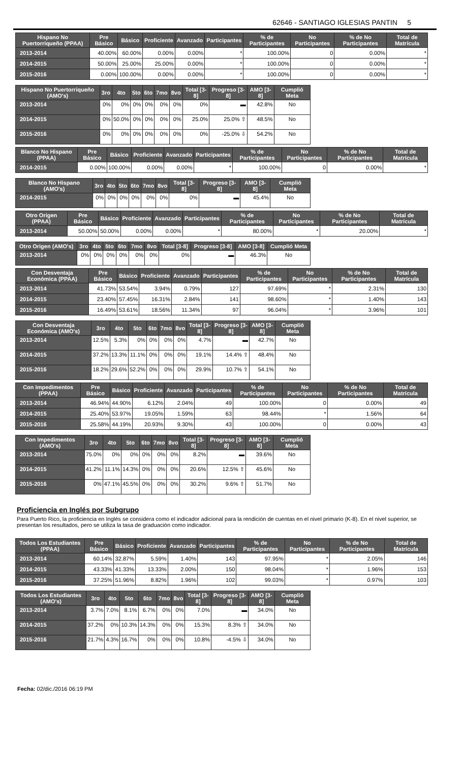62646 - SANTIAGO IGLESIAS PANTIN 5
| Hispano No Puertorriqueño (PPAA) | Pre Básico | Básico | Proficiente | Avanzado | Participantes | % de Participantes | No Participantes | % de No Participantes | Total de Matrícula |
| --- | --- | --- | --- | --- | --- | --- | --- | --- | --- |
| 2013-2014 | 40.00% | 60.00% | 0.00% | 0.00% | * | 100.00% | 0 | 0.00% | * |
| 2014-2015 | 50.00% | 25.00% | 25.00% | 0.00% | * | 100.00% | 0 | 0.00% | * |
| 2015-2016 | 0.00% | 100.00% | 0.00% | 0.00% | * | 100.00% | 0 | 0.00% | * |
| Hispano No Puertorriqueño (AMO's) | 3ro | 4to | 5to | 6to | 7mo | 8vo | Total [3-8] | Progreso [3-8] | AMO [3-8] | Cumplió Meta |
| --- | --- | --- | --- | --- | --- | --- | --- | --- | --- | --- |
| 2013-2014 | 0% | 0% | 0% | 0% | 0% | 0% | 0% | ▬ | 42.8% | No |
| 2014-2015 | 0% | 50.0% | 0% | 0% | 0% | 0% | 25.0% | 25.0% ⇧ | 48.5% | No |
| 2015-2016 | 0% | 0% | 0% | 0% | 0% | 0% | 0% | -25.0% ⇩ | 54.2% | No |
| Blanco No Hispano (PPAA) | Pre Básico | Básico | Proficiente | Avanzado | Participantes | % de Participantes | No Participantes | % de No Participantes | Total de Matrícula |
| --- | --- | --- | --- | --- | --- | --- | --- | --- | --- |
| 2014-2015 | 0.00% | 100.00% | 0.00% | 0.00% | * | 100.00% | 0 | 0.00% | * |
| Blanco No Hispano (AMO's) | 3ro | 4to | 5to | 6to | 7mo | 8vo | Total [3-8] | Progreso [3-8] | AMO [3-8] | Cumplió Meta |
| --- | --- | --- | --- | --- | --- | --- | --- | --- | --- | --- |
| 2014-2015 | 0% | 0% | 0% | 0% | 0% | 0% | 0% | ▬ | 45.4% | No |
| Otro Origen (PPAA) | Pre Básico | Básico | Proficiente | Avanzado | Participantes | % de Participantes | No Participantes | % de No Participantes | Total de Matrícula |
| --- | --- | --- | --- | --- | --- | --- | --- | --- | --- |
| 2013-2014 | 50.00% | 50.00% | 0.00% | 0.00% | * | 80.00% | * | 20.00% | * |
| Otro Origen (AMO's) | 3ro | 4to | 5to | 6to | 7mo | 8vo | Total [3-8] | Progreso [3-8] | AMO [3-8] | Cumplió Meta |
| --- | --- | --- | --- | --- | --- | --- | --- | --- | --- | --- |
| 2013-2014 | 0% | 0% | 0% | 0% | 0% | 0% | 0% | ▬ | 46.3% | No |
| Con Desventaja Económica (PPAA) | Pre Básico | Básico | Proficiente | Avanzado | Participantes | % de Participantes | No Participantes | % de No Participantes | Total de Matrícula |
| --- | --- | --- | --- | --- | --- | --- | --- | --- | --- |
| 2013-2014 | 41.73% | 53.54% | 3.94% | 0.79% | 127 | 97.69% | * | 2.31% | 130 |
| 2014-2015 | 23.40% | 57.45% | 16.31% | 2.84% | 141 | 98.60% | * | 1.40% | 143 |
| 2015-2016 | 16.49% | 53.61% | 18.56% | 11.34% | 97 | 96.04% | * | 3.96% | 101 |
| Con Desventaja Económica (AMO's) | 3ro | 4to | 5to | 6to | 7mo | 8vo | Total [3-8] | Progreso [3-8] | AMO [3-8] | Cumplió Meta |
| --- | --- | --- | --- | --- | --- | --- | --- | --- | --- | --- |
| 2013-2014 | 12.5% | 5.3% | 0% | 0% | 0% | 0% | 4.7% | ▬ | 42.7% | No |
| 2014-2015 | 37.2% | 13.3% | 11.1% | 0% | 0% | 0% | 19.1% | 14.4% ⇧ | 48.4% | No |
| 2015-2016 | 18.2% | 29.6% | 52.2% | 0% | 0% | 0% | 29.9% | 10.7% ⇧ | 54.1% | No |
| Con Impedimentos (PPAA) | Pre Básico | Básico | Proficiente | Avanzado | Participantes | % de Participantes | No Participantes | % de No Participantes | Total de Matrícula |
| --- | --- | --- | --- | --- | --- | --- | --- | --- | --- |
| 2013-2014 | 46.94% | 44.90% | 6.12% | 2.04% | 49 | 100.00% | 0 | 0.00% | 49 |
| 2014-2015 | 25.40% | 53.97% | 19.05% | 1.59% | 63 | 98.44% | * | 1.56% | 64 |
| 2015-2016 | 25.58% | 44.19% | 20.93% | 9.30% | 43 | 100.00% | 0 | 0.00% | 43 |
| Con Impedimentos (AMO's) | 3ro | 4to | 5to | 6to | 7mo | 8vo | Total [3-8] | Progreso [3-8] | AMO [3-8] | Cumplió Meta |
| --- | --- | --- | --- | --- | --- | --- | --- | --- | --- | --- |
| 2013-2014 | 75.0% | 0% | 0% | 0% | 0% | 0% | 8.2% | ▬ | 39.6% | No |
| 2014-2015 | 41.2% | 11.1% | 14.3% | 0% | 0% | 0% | 20.6% | 12.5% ⇧ | 45.6% | No |
| 2015-2016 | 0% | 47.1% | 45.5% | 0% | 0% | 0% | 30.2% | 9.6% ⇧ | 51.7% | No |
Proficiencia en Inglés por Subgrupo
Para Puerto Rico, la proficiencia en Inglés se considera como el indicador adicional para la rendición de cuentas en el nivel primario (K-8). En el nivel superior, se presentan los resultados, pero se utiliza la tasa de graduación como indicador.
| Todos Los Estudiantes (PPAA) | Pre Básico | Básico | Proficiente | Avanzado | Participantes | % de Participantes | No Participantes | % de No Participantes | Total de Matrícula |
| --- | --- | --- | --- | --- | --- | --- | --- | --- | --- |
| 2013-2014 | 60.14% | 32.87% | 5.59% | 1.40% | 143 | 97.95% | * | 2.05% | 146 |
| 2014-2015 | 43.33% | 41.33% | 13.33% | 2.00% | 150 | 98.04% | * | 1.96% | 153 |
| 2015-2016 | 37.25% | 51.96% | 8.82% | 1.96% | 102 | 99.03% | * | 0.97% | 103 |
| Todos Los Estudiantes (AMO's) | 3ro | 4to | 5to | 6to | 7mo | 8vo | Total [3-8] | Progreso [3-8] | AMO [3-8] | Cumplió Meta |
| --- | --- | --- | --- | --- | --- | --- | --- | --- | --- | --- |
| 2013-2014 | 3.7% | 7.0% | 8.1% | 6.7% | 0% | 0% | 7.0% | ▬ | 34.0% | No |
| 2014-2015 | 37.2% | 0% | 10.3% | 14.3% | 0% | 0% | 15.3% | 8.3% ⇧ | 34.0% | No |
| 2015-2016 | 21.7% | 4.3% | 16.7% | 0% | 0% | 0% | 10.8% | -4.5% ⇩ | 34.0% | No |
Fecha: 02/dic./2016 06:19 PM